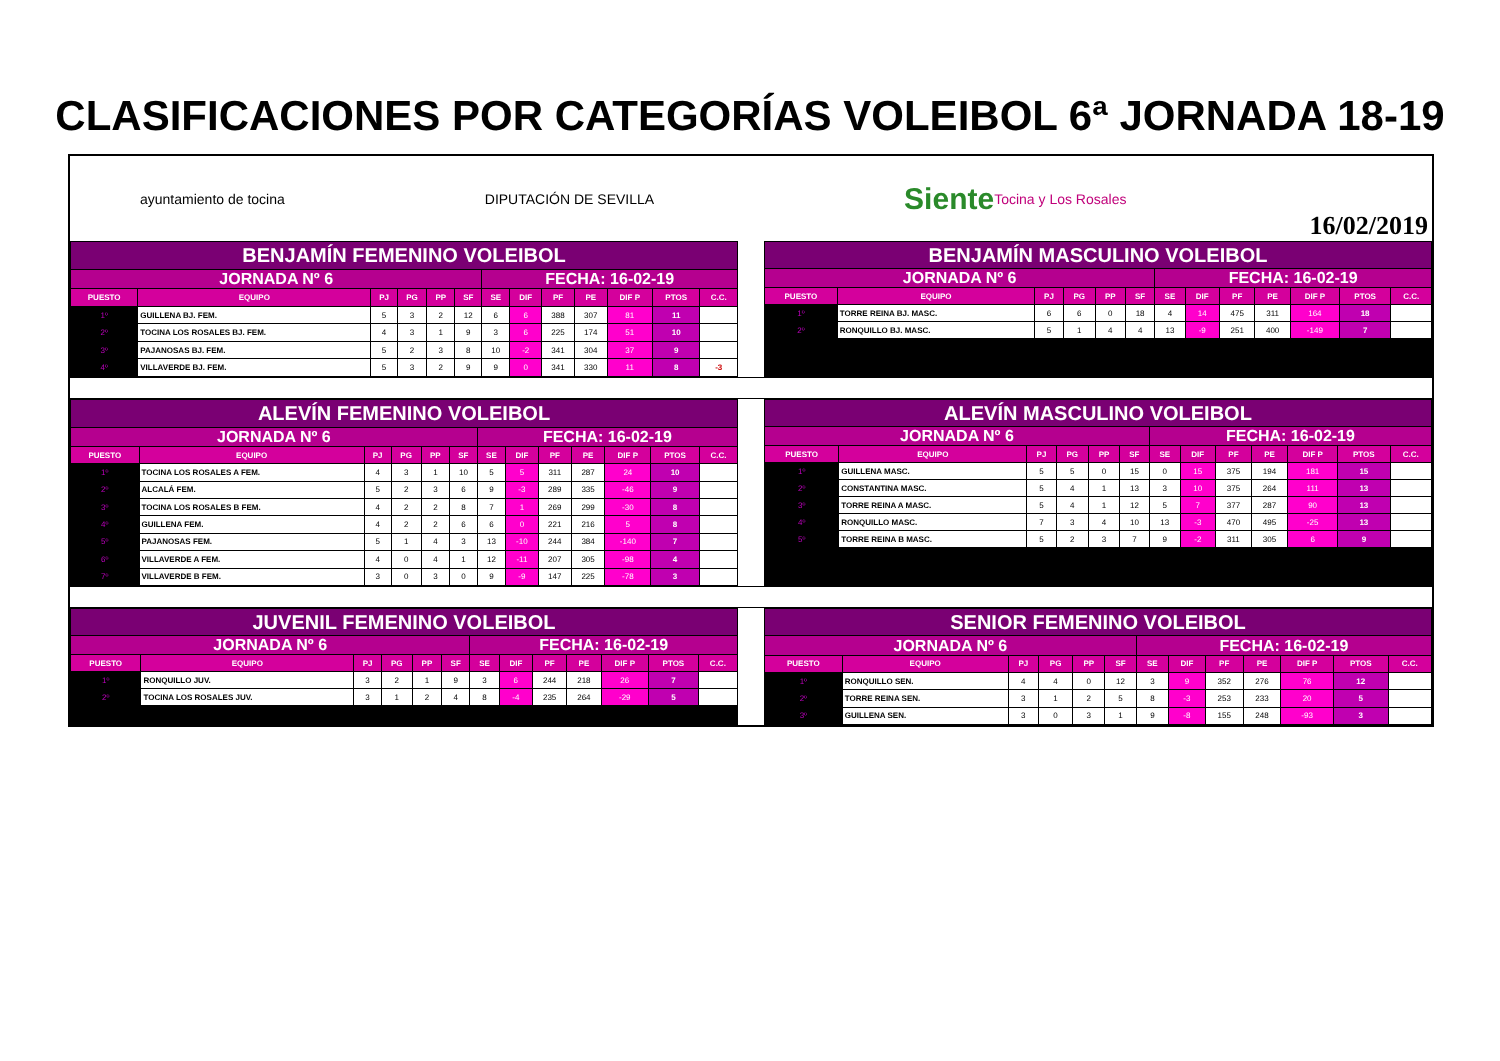CLASIFICACIONES POR CATEGORÍAS VOLEIBOL 6ª JORNADA 18-19
ayuntamiento de tocina DIPUTACIÓN DE SEVILLA Siente Tocina y Los Rosales
16/02/2019
| BENJAMÍN FEMENINO VOLEIBOL | | | | | | | | | | | | |
| JORNADA Nº 6 | | | | | | FECHA: 16-02-19 | | | | | | |
| PUESTO | EQUIPO | PJ | PG | PP | SF | SE | DIF | PF | PE | DIF P | PTOS | C.C. |
| 1º | GUILLENA BJ. FEM. | 5 | 3 | 2 | 12 | 6 | 6 | 388 | 307 | 81 | 11 | |
| 2º | TOCINA LOS ROSALES BJ. FEM. | 4 | 3 | 1 | 9 | 3 | 6 | 225 | 174 | 51 | 10 | |
| 3º | PAJANOSAS BJ. FEM. | 5 | 2 | 3 | 8 | 10 | -2 | 341 | 304 | 37 | 9 | |
| 4º | VILLAVERDE BJ. FEM. | 5 | 3 | 2 | 9 | 9 | 0 | 341 | 330 | 11 | 8 | -3 |
| BENJAMÍN MASCULINO VOLEIBOL | | | | | | | | | | | | |
| JORNADA Nº 6 | | | | | | FECHA: 16-02-19 | | | | | | |
| PUESTO | EQUIPO | PJ | PG | PP | SF | SE | DIF | PF | PE | DIF P | PTOS | C.C. |
| 1º | TORRE REINA BJ. MASC. | 6 | 6 | 0 | 18 | 4 | 14 | 475 | 311 | 164 | 18 | |
| 2º | RONQUILLO BJ. MASC. | 5 | 1 | 4 | 4 | 13 | -9 | 251 | 400 | -149 | 7 | |
| ALEVÍN FEMENINO VOLEIBOL | | | | | | | | | | | | |
| JORNADA Nº 6 | | | | | | FECHA: 16-02-19 | | | | | | |
| PUESTO | EQUIPO | PJ | PG | PP | SF | SE | DIF | PF | PE | DIF P | PTOS | C.C. |
| 1º | TOCINA LOS ROSALES A FEM. | 4 | 3 | 1 | 10 | 5 | 5 | 311 | 287 | 24 | 10 | |
| 2º | ALCALÁ FEM. | 5 | 2 | 3 | 6 | 9 | -3 | 289 | 335 | -46 | 9 | |
| 3º | TOCINA LOS ROSALES B FEM. | 4 | 2 | 2 | 8 | 7 | 1 | 269 | 299 | -30 | 8 | |
| 4º | GUILLENA FEM. | 4 | 2 | 2 | 6 | 6 | 0 | 221 | 216 | 5 | 8 | |
| 5º | PAJANOSAS FEM. | 5 | 1 | 4 | 3 | 13 | -10 | 244 | 384 | -140 | 7 | |
| 6º | VILLAVERDE A FEM. | 4 | 0 | 4 | 1 | 12 | -11 | 207 | 305 | -98 | 4 | |
| 7º | VILLAVERDE B FEM. | 3 | 0 | 3 | 0 | 9 | -9 | 147 | 225 | -78 | 3 | |
| ALEVÍN MASCULINO VOLEIBOL | | | | | | | | | | | | |
| JORNADA Nº 6 | | | | | | FECHA: 16-02-19 | | | | | | |
| PUESTO | EQUIPO | PJ | PG | PP | SF | SE | DIF | PF | PE | DIF P | PTOS | C.C. |
| 1º | GUILLENA MASC. | 5 | 5 | 0 | 15 | 0 | 15 | 375 | 194 | 181 | 15 | |
| 2º | CONSTANTINA MASC. | 5 | 4 | 1 | 13 | 3 | 10 | 375 | 264 | 111 | 13 | |
| 3º | TORRE REINA A MASC. | 5 | 4 | 1 | 12 | 5 | 7 | 377 | 287 | 90 | 13 | |
| 4º | RONQUILLO MASC. | 7 | 3 | 4 | 10 | 13 | -3 | 470 | 495 | -25 | 13 | |
| 5º | TORRE REINA B MASC. | 5 | 2 | 3 | 7 | 9 | -2 | 311 | 305 | 6 | 9 | |
| JUVENIL FEMENINO VOLEIBOL | | | | | | | | | | | | |
| JORNADA Nº 6 | | | | | | FECHA: 16-02-19 | | | | | | |
| PUESTO | EQUIPO | PJ | PG | PP | SF | SE | DIF | PF | PE | DIF P | PTOS | C.C. |
| 1º | RONQUILLO JUV. | 3 | 2 | 1 | 9 | 3 | 6 | 244 | 218 | 26 | 7 | |
| 2º | TOCINA LOS ROSALES JUV. | 3 | 1 | 2 | 4 | 8 | -4 | 235 | 264 | -29 | 5 | |
| SENIOR FEMENINO VOLEIBOL | | | | | | | | | | | | |
| JORNADA Nº 6 | | | | | | FECHA: 16-02-19 | | | | | | |
| PUESTO | EQUIPO | PJ | PG | PP | SF | SE | DIF | PF | PE | DIF P | PTOS | C.C. |
| 1º | RONQUILLO SEN. | 4 | 4 | 0 | 12 | 3 | 9 | 352 | 276 | 76 | 12 | |
| 2º | TORRE REINA SEN. | 3 | 1 | 2 | 5 | 8 | -3 | 253 | 233 | 20 | 5 | |
| 3º | GUILLENA SEN. | 3 | 0 | 3 | 1 | 9 | -8 | 155 | 248 | -93 | 3 | |